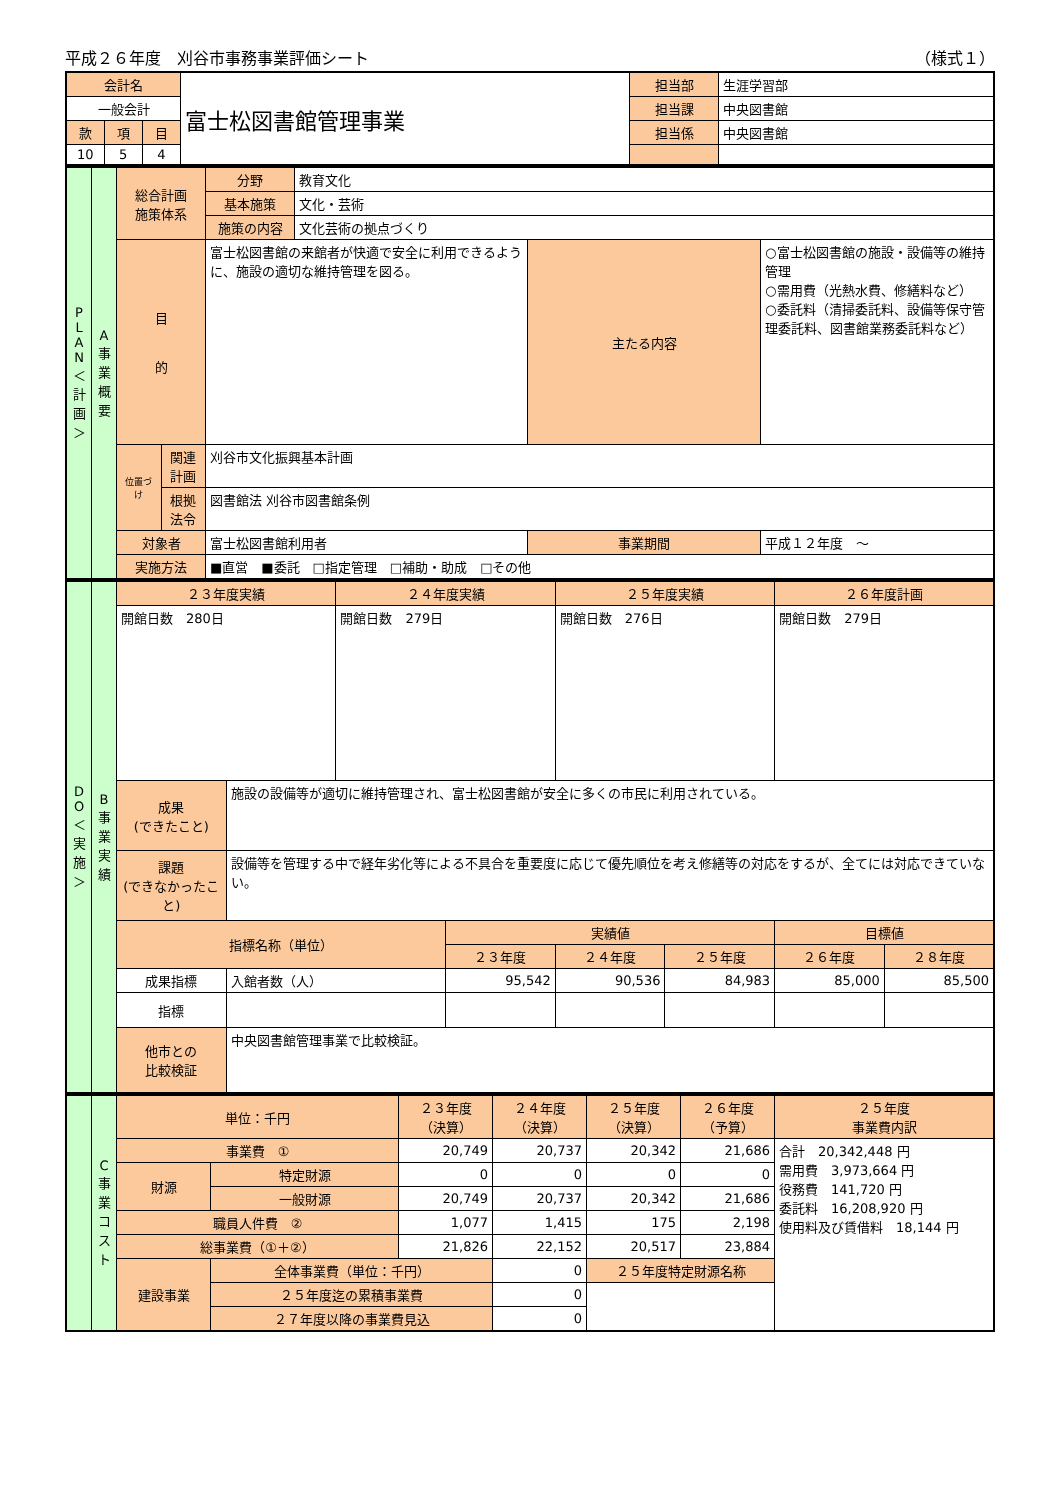平成２６年度　刈谷市事務事業評価シート （様式１）
| 会計名 | | | 富士松図書館管理事業 | 担当部 | 生涯学習部 |
| 一般会計 | | | | 担当課 | 中央図書館 |
| 款 | 項 | 目 | | 担当係 | 中央図書館 |
| 10 | 5 | 4 | | | |
| P L A N ＜ 計 画 ＞ | A 事 業 概 要 | 総合計画 施策体系 | | 分野 | 教育文化 | | |
| | | | | 基本施策 | 文化・芸術 | | |
| | | | | 施策の内容 | 文化芸術の拠点づくり | | |
| | | 目 的 | | 富士松図書館の来館者が快適で安全に利用できるように、施設の適切な維持管理を図る。 | | 主たる内容 | ○富士松図書館の施設・設備等の維持管理 ○需用費（光熱水費、修繕料など） ○委託料（清掃委託料、設備等保守管理委託料、図書館業務委託料など） |
| | | 位置づけ | 関連計画 | 刈谷市文化振興基本計画 | | | |
| | | | 根拠法令 | 図書館法 刈谷市図書館条例 | | | |
| | | 対象者 | | 富士松図書館利用者 | | 事業期間 | 平成１２年度 ～ |
| | | 実施方法 | | ■直営 ■委託 □指定管理 □補助・助成 □その他 | | | |
| D O ＜ 実 施 ＞ | B 事 業 実 績 | ２３年度実績 | | ２４年度実績 | | ２５年度実績 | | ２６年度計画 | |
| | | 開館日数 280日 | | 開館日数 279日 | | 開館日数 276日 | | 開館日数 279日 | |
| | | 成果 (できたこと) | 施設の設備等が適切に維持管理され、富士松図書館が安全に多くの市民に利用されている。 | | | | | | |
| | | 課題 (できなかったこと) | 設備等を管理する中で経年劣化等による不具合を重要度に応じて優先順位を考え修繕等の対応をするが、全てには対応できていない。 | | | | | | |
| | | 指標名称（単位） | | | 実績値 | | | 目標値 | |
| | | | | | ２３年度 | ２４年度 | ２５年度 | ２６年度 | ２８年度 |
| | | 成果指標 | 入館者数（人） | | 95,542 | 90,536 | 84,983 | 85,000 | 85,500 |
| | | 指標 | | | | | | | |
| | | 他市との 比較検証 | 中央図書館管理事業で比較検証。 | | | | | | |
| | C 事 業 コ ス ト | 単位：千円 | | ２３年度 （決算） | ２４年度 （決算） | ２５年度 （決算） | ２６年度 （予算） | ２５年度 事業費内訳 |
| | | 事業費 ① | | 20,749 | 20,737 | 20,342 | 21,686 | 合計 20,342,448 円 需用費 3,973,664 円 役務費 141,720 円 委託料 16,208,920 円 使用料及び賃借料 18,144 円 |
| | | 財源 | 特定財源 | 0 | 0 | 0 | 0 | |
| | | | 一般財源 | 20,749 | 20,737 | 20,342 | 21,686 | |
| | | 職員人件費 ② | | 1,077 | 1,415 | 175 | 2,198 | |
| | | 総事業費（①＋②） | | 21,826 | 22,152 | 20,517 | 23,884 | |
| | | 建設事業 | 全体事業費（単位：千円） | | 0 | ２５年度特定財源名称 | | |
| | | | ２５年度迄の累積事業費 | | 0 | | | |
| | | | ２７年度以降の事業費見込 | | 0 | | | |